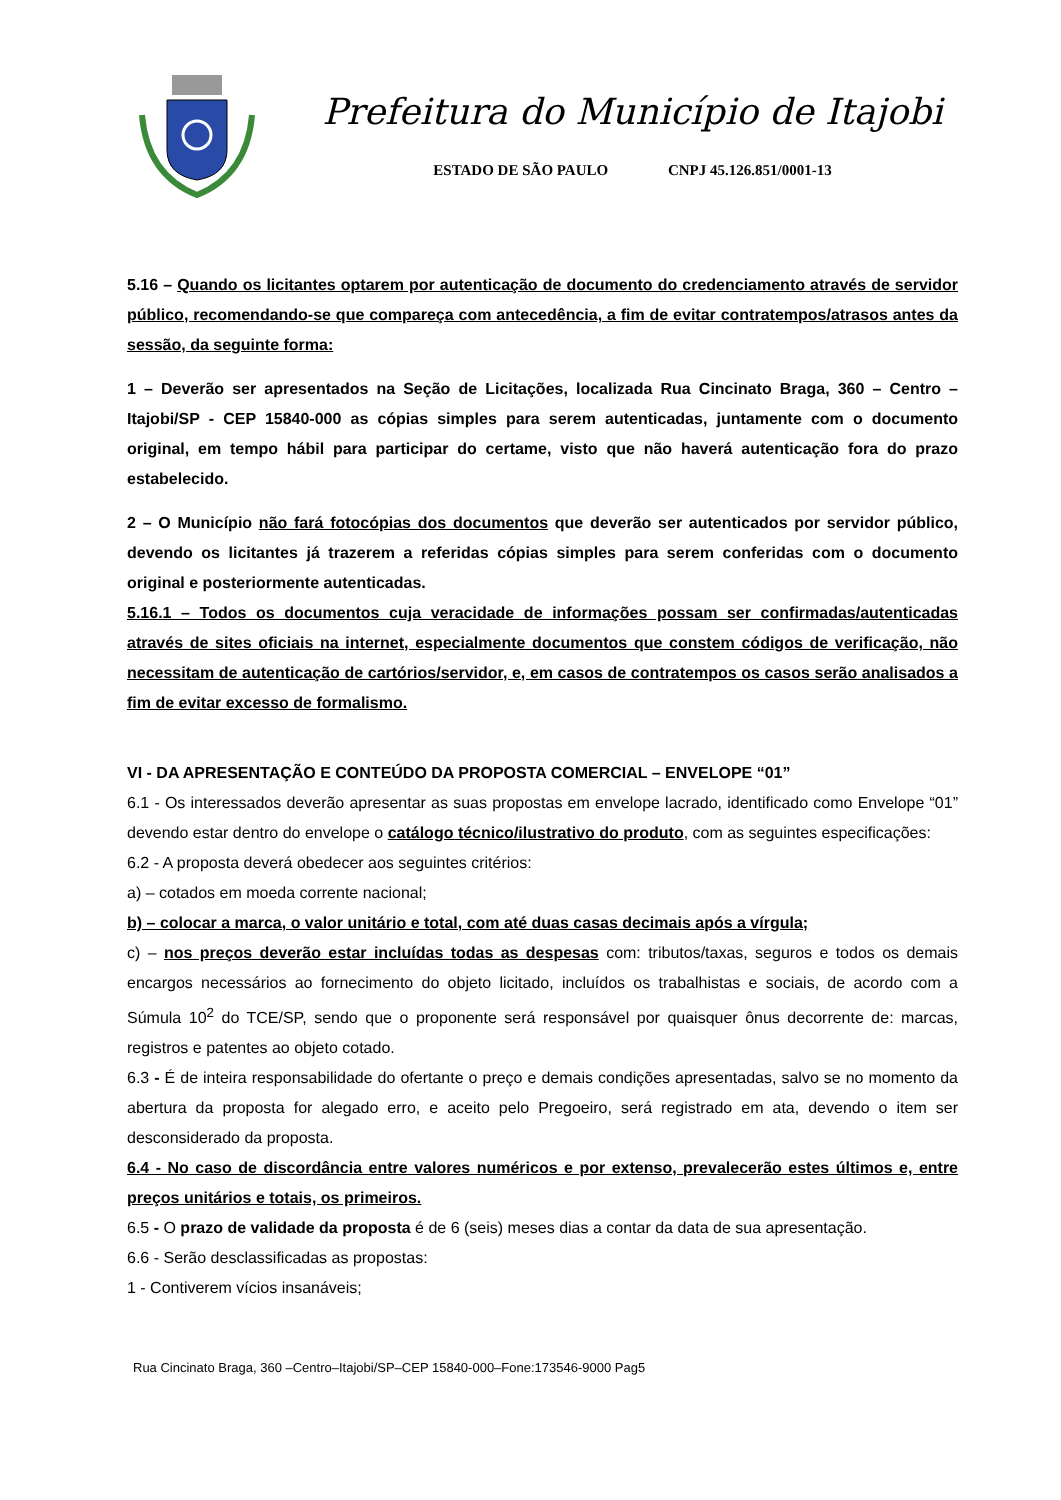Prefeitura do Município de Itajobi
ESTADO DE SÃO PAULO CNPJ 45.126.851/0001-13
5.16 – Quando os licitantes optarem por autenticação de documento do credenciamento através de servidor público, recomendando-se que compareça com antecedência, a fim de evitar contratempos/atrasos antes da sessão, da seguinte forma:
1 – Deverão ser apresentados na Seção de Licitações, localizada Rua Cincinato Braga, 360 – Centro – Itajobi/SP - CEP 15840-000 as cópias simples para serem autenticadas, juntamente com o documento original, em tempo hábil para participar do certame, visto que não haverá autenticação fora do prazo estabelecido.
2 – O Município não fará fotocópias dos documentos que deverão ser autenticados por servidor público, devendo os licitantes já trazerem a referidas cópias simples para serem conferidas com o documento original e posteriormente autenticadas.
5.16.1 – Todos os documentos cuja veracidade de informações possam ser confirmadas/autenticadas através de sites oficiais na internet, especialmente documentos que constem códigos de verificação, não necessitam de autenticação de cartórios/servidor, e, em casos de contratempos os casos serão analisados a fim de evitar excesso de formalismo.
VI - DA APRESENTAÇÃO E CONTEÚDO DA PROPOSTA COMERCIAL – ENVELOPE “01”
6.1 - Os interessados deverão apresentar as suas propostas em envelope lacrado, identificado como Envelope “01” devendo estar dentro do envelope o catálogo técnico/ilustrativo do produto, com as seguintes especificações:
6.2 - A proposta deverá obedecer aos seguintes critérios:
a) – cotados em moeda corrente nacional;
b) – colocar a marca, o valor unitário e total, com até duas casas decimais após a vírgula;
c) – nos preços deverão estar incluídas todas as despesas com: tributos/taxas, seguros e todos os demais encargos necessários ao fornecimento do objeto licitado, incluídos os trabalhistas e sociais, de acordo com a Súmula 10<sup>2</sup> do TCE/SP, sendo que o proponente será responsável por quaisquer ônus decorrente de: marcas, registros e patentes ao objeto cotado.
6.3 - É de inteira responsabilidade do ofertante o preço e demais condições apresentadas, salvo se no momento da abertura da proposta for alegado erro, e aceito pelo Pregoeiro, será registrado em ata, devendo o item ser desconsiderado da proposta.
6.4 - No caso de discordância entre valores numéricos e por extenso, prevalecerão estes últimos e, entre preços unitários e totais, os primeiros.
6.5 - O prazo de validade da proposta é de 6 (seis) meses dias a contar da data de sua apresentação.
6.6 - Serão desclassificadas as propostas:
1 - Contiverem vícios insanáveis;
Rua Cincinato Braga, 360 –Centro–Itajobi/SP–CEP 15840-000–Fone:173546-9000 Pag5